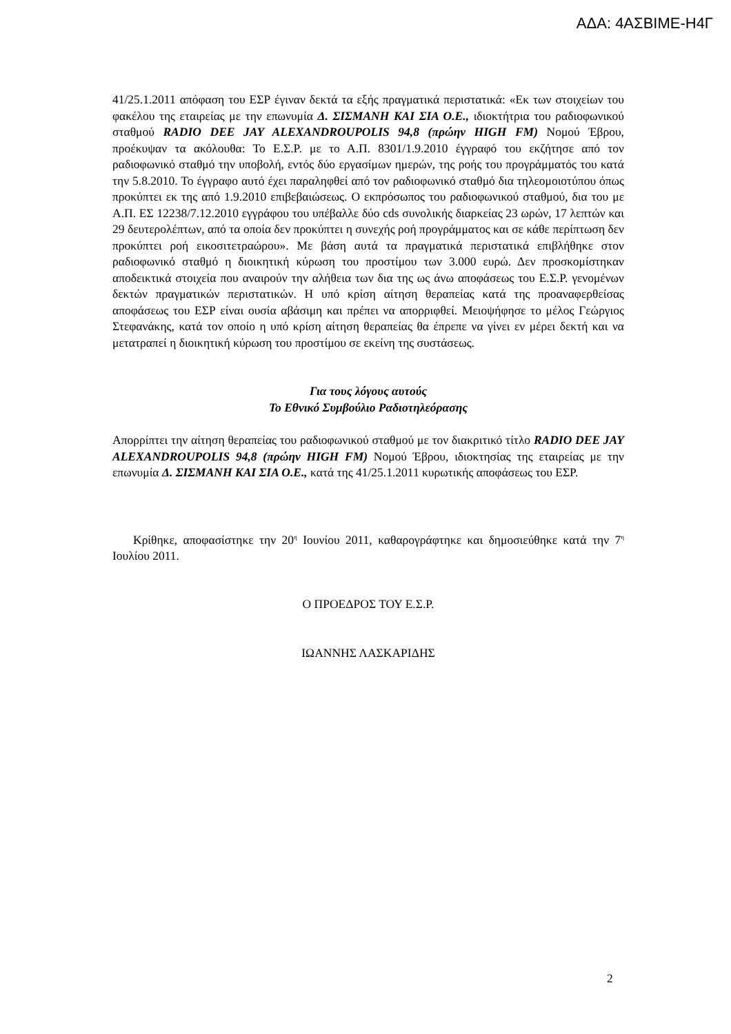ΑΔΑ: 4ΑΣΒΙΜΕ-Η4Γ
41/25.1.2011 απόφαση του ΕΣΡ έγιναν δεκτά τα εξής πραγματικά περιστατικά: «Εκ των στοιχείων του φακέλου της εταιρείας με την επωνυμία Δ. ΣΙΣΜΑΝΗ ΚΑΙ ΣΙΑ Ο.Ε., ιδιοκτήτρια του ραδιοφωνικού σταθμού RADIO DEE JAY ALEXANDROUPOLIS 94,8 (πρώην HIGH FM) Νομού Έβρου, προέκυψαν τα ακόλουθα: Το Ε.Σ.Ρ. με το Α.Π. 8301/1.9.2010 έγγραφό του εκζήτησε από τον ραδιοφωνικό σταθμό την υποβολή, εντός δύο εργασίμων ημερών, της ροής του προγράμματός του κατά την 5.8.2010. Το έγγραφο αυτό έχει παραληφθεί από τον ραδιοφωνικό σταθμό δια τηλεομοιοτύπου όπως προκύπτει εκ της από 1.9.2010 επιβεβαιώσεως. Ο εκπρόσωπος του ραδιοφωνικού σταθμού, δια του με Α.Π. ΕΣ 12238/7.12.2010 εγγράφου του υπέβαλλε δύο cds συνολικής διαρκείας 23 ωρών, 17 λεπτών και 29 δευτερολέπτων, από τα οποία δεν προκύπτει η συνεχής ροή προγράμματος και σε κάθε περίπτωση δεν προκύπτει ροή εικοσιτετραώρου». Με βάση αυτά τα πραγματικά περιστατικά επιβλήθηκε στον ραδιοφωνικό σταθμό η διοικητική κύρωση του προστίμου των 3.000 ευρώ. Δεν προσκομίστηκαν αποδεικτικά στοιχεία που αναιρούν την αλήθεια των δια της ως άνω αποφάσεως του Ε.Σ.Ρ. γενομένων δεκτών πραγματικών περιστατικών. Η υπό κρίση αίτηση θεραπείας κατά της προαναφερθείσας αποφάσεως του ΕΣΡ είναι ουσία αβάσιμη και πρέπει να απορριφθεί. Μειοψήφησε το μέλος Γεώργιος Στεφανάκης, κατά τον οποίο η υπό κρίση αίτηση θεραπείας θα έπρεπε να γίνει εν μέρει δεκτή και να μετατραπεί η διοικητική κύρωση του προστίμου σε εκείνη της συστάσεως.
Για τους λόγους αυτούς
Το Εθνικό Συμβούλιο Ραδιοτηλεόρασης
Απορρίπτει την αίτηση θεραπείας του ραδιοφωνικού σταθμού με τον διακριτικό τίτλο RADIO DEE JAY ALEXANDROUPOLIS 94,8 (πρώην HIGH FM) Νομού Έβρου, ιδιοκτησίας της εταιρείας με την επωνυμία Δ. ΣΙΣΜΑΝΗ ΚΑΙ ΣΙΑ Ο.Ε., κατά της 41/25.1.2011 κυρωτικής αποφάσεως του ΕΣΡ.
Κρίθηκε, αποφασίστηκε την 20<sup>η</sup> Ιουνίου 2011, καθαρογράφτηκε και δημοσιεύθηκε κατά την 7<sup>η</sup> Ιουλίου 2011.
Ο ΠΡΟΕΔΡΟΣ ΤΟΥ Ε.Σ.Ρ.
ΙΩΑΝΝΗΣ ΛΑΣΚΑΡΙΔΗΣ
2